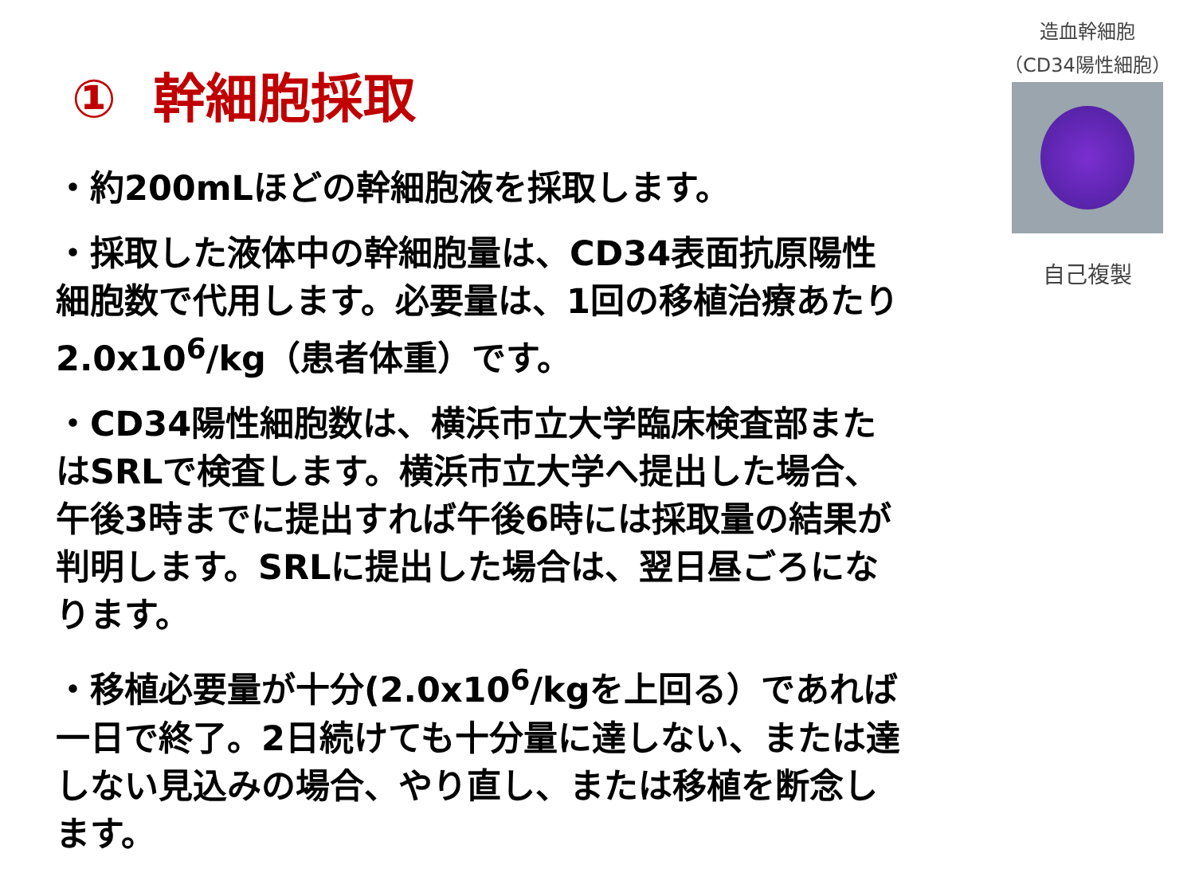① 幹細胞採取
・約200mLほどの幹細胞液を採取します。
・採取した液体中の幹細胞量は、CD34表面抗原陽性細胞数で代用します。必要量は、1回の移植治療あたり2.0x10<sup>6</sup>/kg（患者体重）です。
・CD34陽性細胞数は、横浜市立大学臨床検査部またはSRLで検査します。横浜市立大学へ提出した場合、午後3時までに提出すれば午後6時には採取量の結果が判明します。SRLに提出した場合は、翌日昼ごろになります。
・移植必要量が十分(2.0x10<sup>6</sup>/kgを上回る）であれば一日で終了。2日続けても十分量に達しない、または達しない見込みの場合、やり直し、または移植を断念します。
造血幹細胞
（CD34陽性細胞）
自己複製